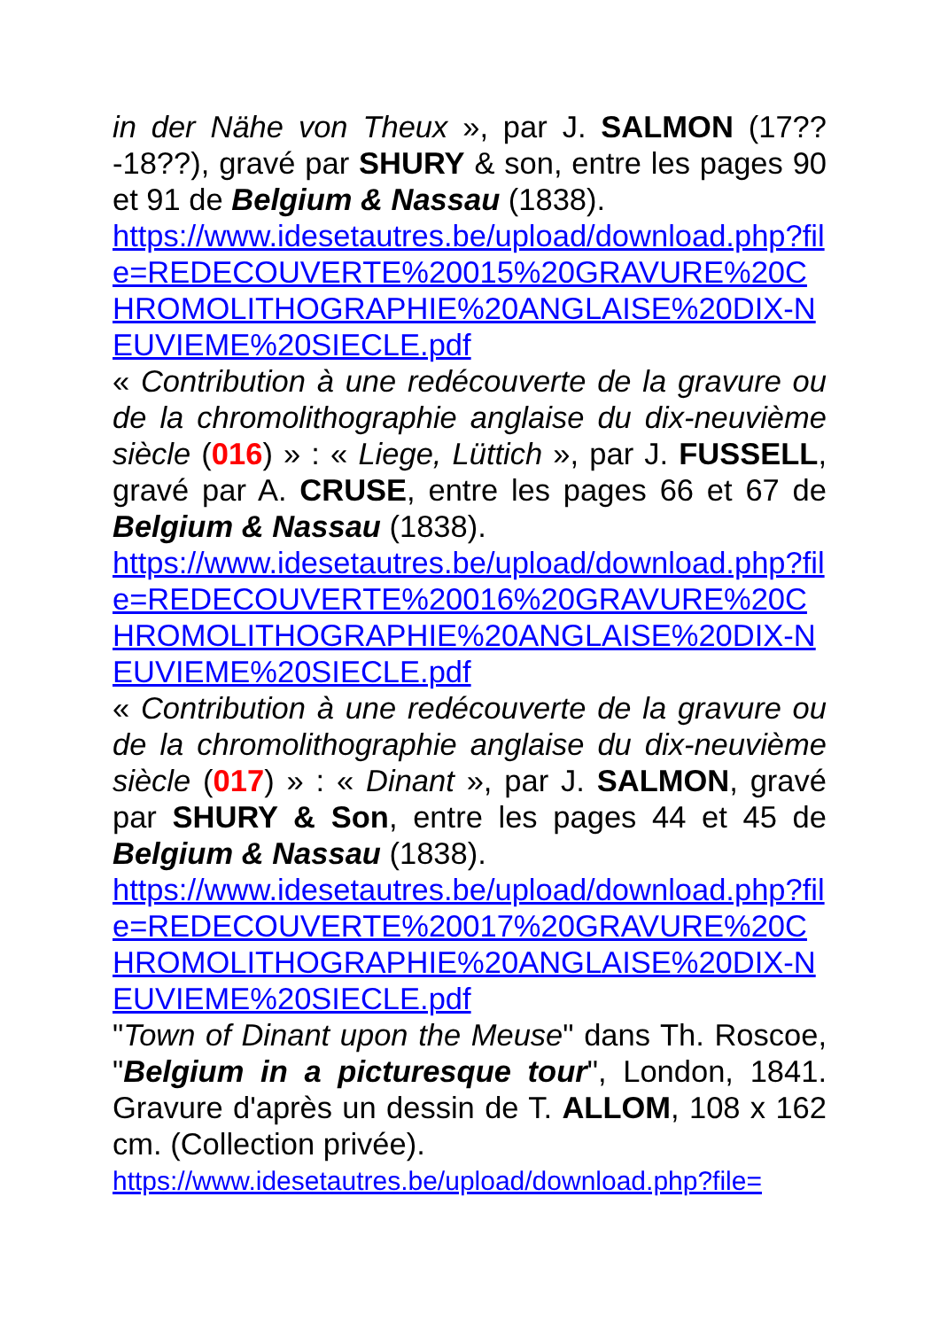in der Nähe von Theux », par J. SALMON (17??-18??), gravé par SHURY & son, entre les pages 90 et 91 de Belgium & Nassau (1838).
https://www.idesetautres.be/upload/download.php?file=REDECOUVERTE%20015%20GRAVURE%20CHROMOLITHOGRAPHIE%20ANGLAISE%20DIX-NEUVIEME%20SIECLE.pdf
« Contribution à une redécouverte de la gravure ou de la chromolithographie anglaise du dix-neuvième siècle (016) » : « Liege, Lüttich », par J. FUSSELL, gravé par A. CRUSE, entre les pages 66 et 67 de Belgium & Nassau (1838).
https://www.idesetautres.be/upload/download.php?file=REDECOUVERTE%20016%20GRAVURE%20CHROMOLITHOGRAPHIE%20ANGLAISE%20DIX-NEUVIEME%20SIECLE.pdf
« Contribution à une redécouverte de la gravure ou de la chromolithographie anglaise du dix-neuvième siècle (017) » : « Dinant », par J. SALMON, gravé par SHURY & Son, entre les pages 44 et 45 de Belgium & Nassau (1838).
https://www.idesetautres.be/upload/download.php?file=REDECOUVERTE%20017%20GRAVURE%20CHROMOLITHOGRAPHIE%20ANGLAISE%20DIX-NEUVIEME%20SIECLE.pdf
"Town of Dinant upon the Meuse" dans Th. Roscoe, "Belgium in a picturesque tour", London, 1841. Gravure d'après un dessin de T. ALLOM, 108 x 162 cm. (Collection privée).
https://www.idesetautres.be/upload/download.php?file=